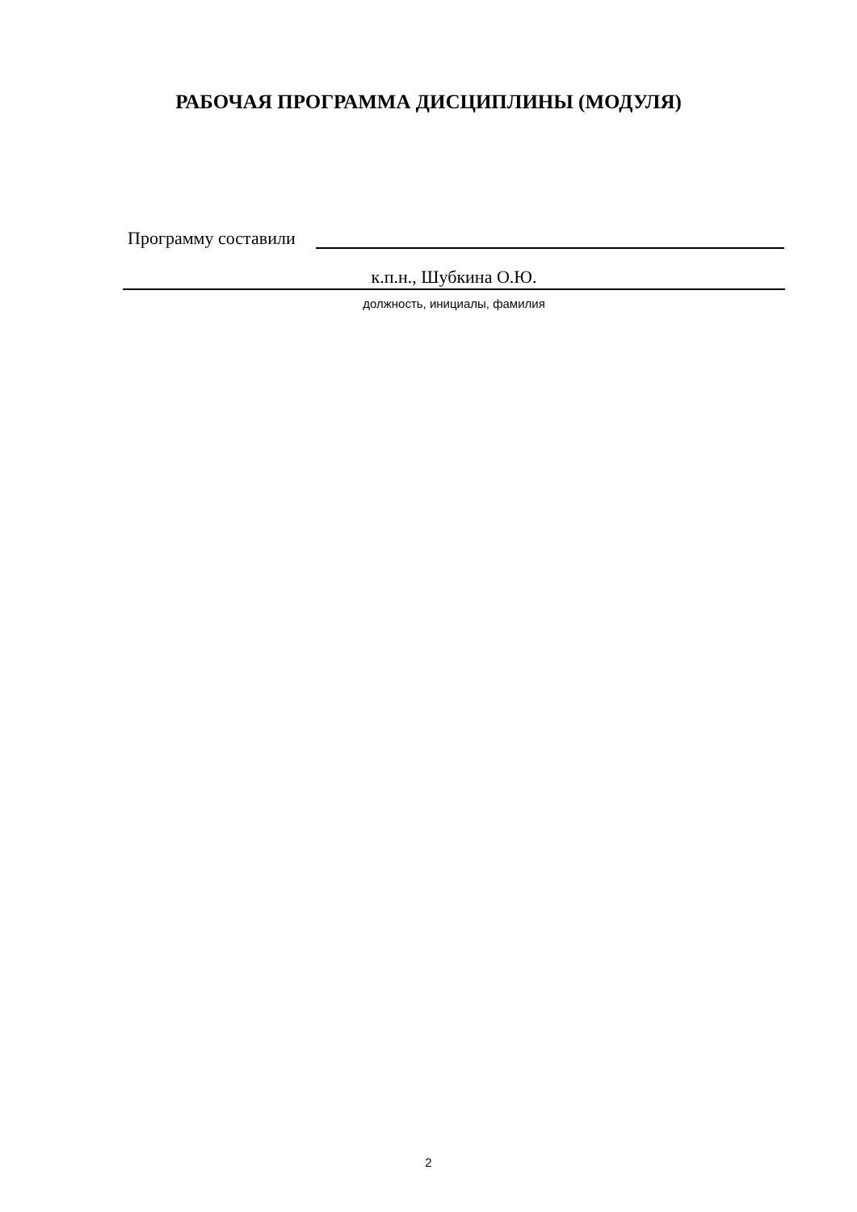РАБОЧАЯ ПРОГРАММА ДИСЦИПЛИНЫ (МОДУЛЯ)
Программу составили
к.п.н., Шубкина О.Ю.
должность, инициалы, фамилия
2